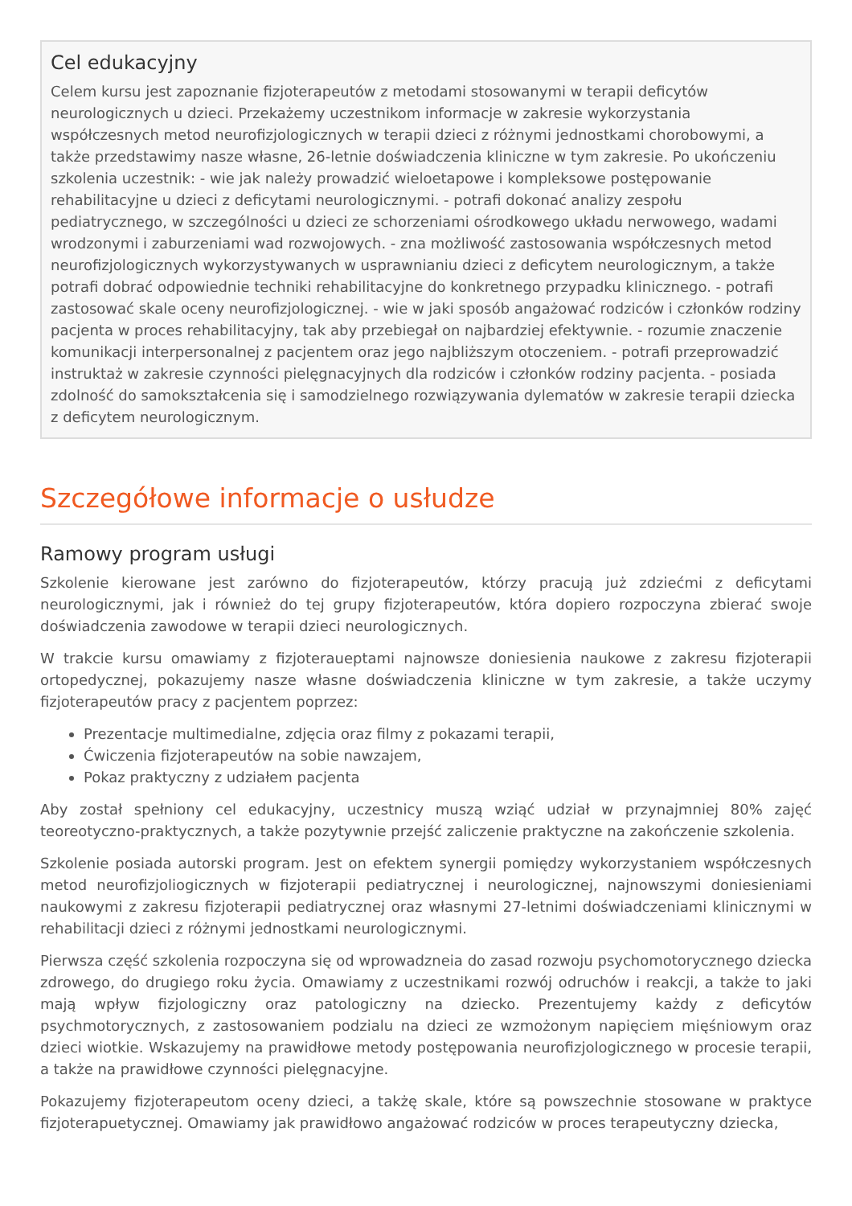Cel edukacyjny
Celem kursu jest zapoznanie fizjoterapeutów z metodami stosowanymi w terapii deficytów neurologicznych u dzieci. Przekażemy uczestnikom informacje w zakresie wykorzystania współczesnych metod neurofizjologicznych w terapii dzieci z różnymi jednostkami chorobowymi, a także przedstawimy nasze własne, 26-letnie doświadczenia kliniczne w tym zakresie. Po ukończeniu szkolenia uczestnik: - wie jak należy prowadzić wieloetapowe i kompleksowe postępowanie rehabilitacyjne u dzieci z deficytami neurologicznymi. - potrafi dokonać analizy zespołu pediatrycznego, w szczególności u dzieci ze schorzeniami ośrodkowego układu nerwowego, wadami wrodzonymi i zaburzeniami wad rozwojowych. - zna możliwość zastosowania współczesnych metod neurofizjologicznych wykorzystywanych w usprawnianiu dzieci z deficytem neurologicznym, a także potrafi dobrać odpowiednie techniki rehabilitacyjne do konkretnego przypadku klinicznego. - potrafi zastosować skale oceny neurofizjologicznej. - wie w jaki sposób angażować rodziców i członków rodziny pacjenta w proces rehabilitacyjny, tak aby przebiegał on najbardziej efektywnie. - rozumie znaczenie komunikacji interpersonalnej z pacjentem oraz jego najbliższym otoczeniem. - potrafi przeprowadzić instruktaż w zakresie czynności pielęgnacyjnych dla rodziców i członków rodziny pacjenta. - posiada zdolność do samokształcenia się i samodzielnego rozwiązywania dylematów w zakresie terapii dziecka z deficytem neurologicznym.
Szczegółowe informacje o usłudze
Ramowy program usługi
Szkolenie kierowane jest zarówno do fizjoterapeutów, którzy pracują już zdziećmi z deficytami neurologicznymi, jak i również do tej grupy fizjoterapeutów, która dopiero rozpoczyna zbierać swoje doświadczenia zawodowe w terapii dzieci neurologicznych.
W trakcie kursu omawiamy z fizjoteraueptami najnowsze doniesienia naukowe z zakresu fizjoterapii ortopedycznej, pokazujemy nasze własne doświadczenia kliniczne w tym zakresie, a także uczymy fizjoterapeutów pracy z pacjentem poprzez:
Prezentacje multimedialne, zdjęcia oraz filmy z pokazami terapii,
Ćwiczenia fizjoterapeutów na sobie nawzajem,
Pokaz praktyczny z udziałem pacjenta
Aby został spełniony cel edukacyjny, uczestnicy muszą wziąć udział w przynajmniej 80% zajęć teoreotyczno-praktycznych, a także pozytywnie przejść zaliczenie praktyczne na zakończenie szkolenia.
Szkolenie posiada autorski program. Jest on efektem synergii pomiędzy wykorzystaniem współczesnych metod neurofizjoliogicznych w fizjoterapii pediatrycznej i neurologicznej, najnowszymi doniesieniami naukowymi z zakresu fizjoterapii pediatrycznej oraz własnymi 27-letnimi doświadczeniami klinicznymi w rehabilitacji dzieci z różnymi jednostkami neurologicznymi.
Pierwsza część szkolenia rozpoczyna się od wprowadzneia do zasad rozwoju psychomotorycznego dziecka zdrowego, do drugiego roku życia. Omawiamy z uczestnikami rozwój odruchów i reakcji, a także to jaki mają wpływ fizjologiczny oraz patologiczny na dziecko. Prezentujemy każdy z deficytów psychmotorycznych, z zastosowaniem podzialu na dzieci ze wzmożonym napięciem mięśniowym oraz dzieci wiotkie. Wskazujemy na prawidłowe metody postępowania neurofizjologicznego w procesie terapii, a także na prawidłowe czynności pielęgnacyjne.
Pokazujemy fizjoterapeutom oceny dzieci, a takżę skale, które są powszechnie stosowane w praktyce fizjoterapuetycznej. Omawiamy jak prawidłowo angażować rodziców w proces terapeutyczny dziecka,